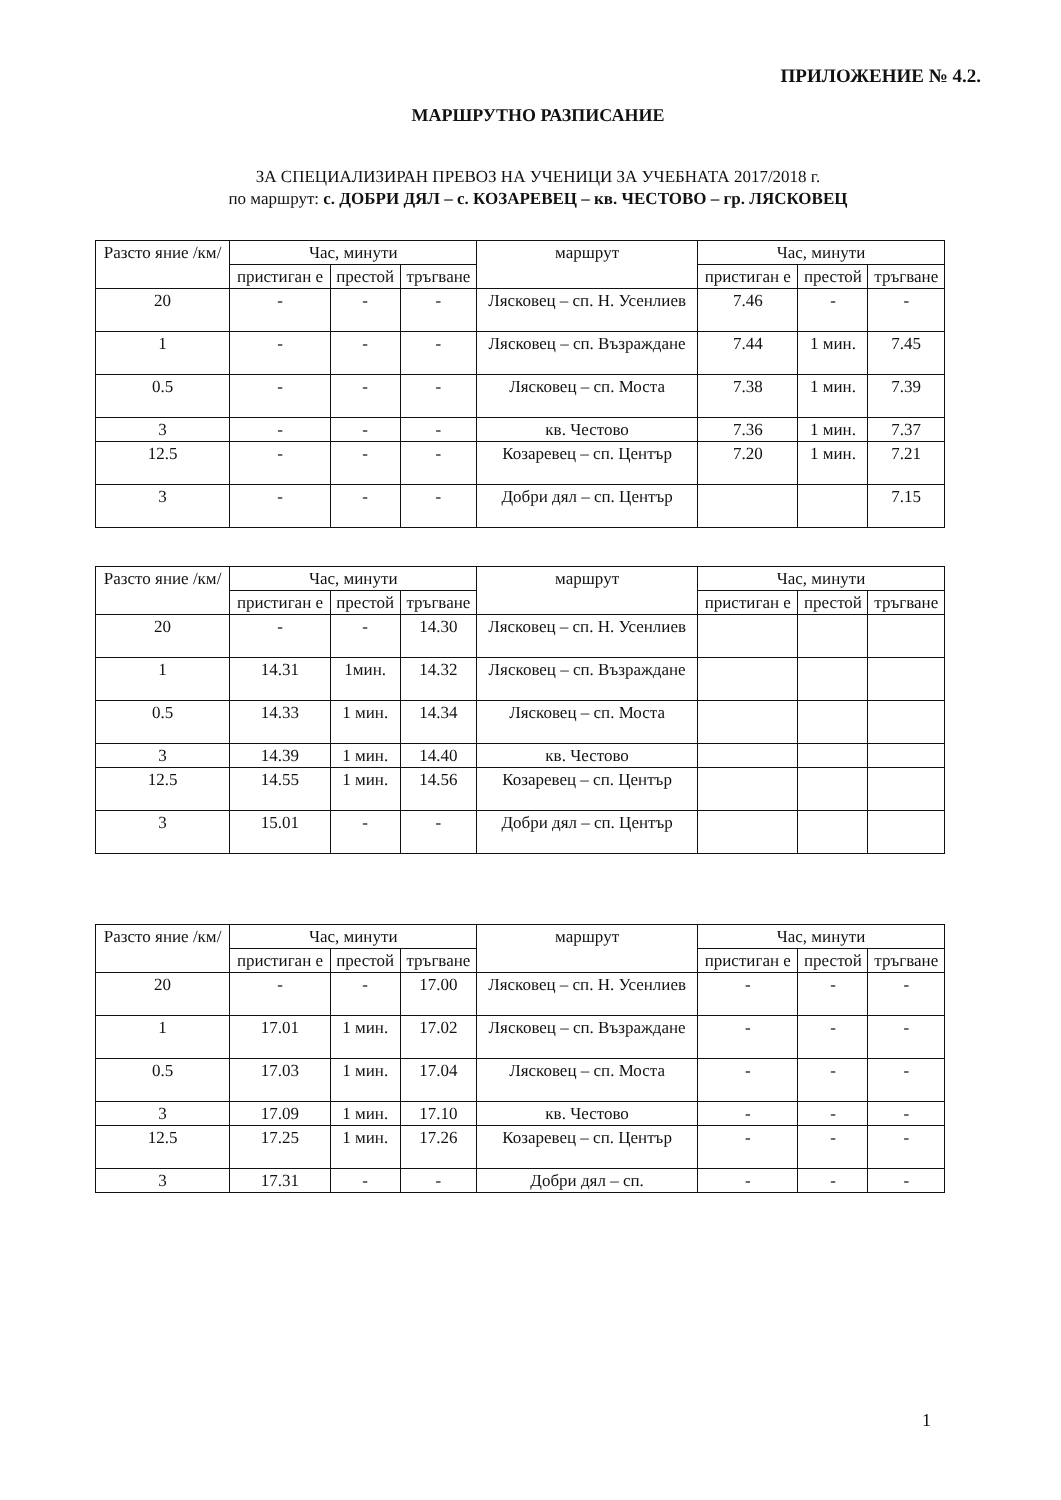ПРИЛОЖЕНИЕ № 4.2.
МАРШРУТНО РАЗПИСАНИЕ
ЗА СПЕЦИАЛИЗИРАН ПРЕВОЗ НА УЧЕНИЦИ ЗА УЧЕБНАТА 2017/2018 г.
по маршрут: с. ДОБРИ ДЯЛ – с. КОЗАРЕВЕЦ – кв. ЧЕСТОВО – гр. ЛЯСКОВЕЦ
| Разсто яние /км/ | Час, минути | | | маршрут | Час, минути | | |
| --- | --- | --- | --- | --- | --- | --- | --- |
| | пристиган е | престой | тръгване | | пристиган е | престой | тръгване |
| 20 | - | - | - | Лясковец – сп. Н. Усенлиев | 7.46 | - | - |
| 1 | - | - | - | Лясковец – сп. Възраждане | 7.44 | 1 мин. | 7.45 |
| 0.5 | - | - | - | Лясковец – сп. Моста | 7.38 | 1 мин. | 7.39 |
| 3 | - | - | - | кв. Честово | 7.36 | 1 мин. | 7.37 |
| 12.5 | - | - | - | Козаревец – сп. Център | 7.20 | 1 мин. | 7.21 |
| 3 | - | - | - | Добри дял – сп. Център | | | 7.15 |
| Разсто яние /км/ | Час, минути | | | маршрут | Час, минути | | |
| --- | --- | --- | --- | --- | --- | --- | --- |
| | пристиган е | престой | тръгване | | пристиган е | престой | тръгване |
| 20 | - | - | 14.30 | Лясковец – сп. Н. Усенлиев | | | |
| 1 | 14.31 | 1мин. | 14.32 | Лясковец – сп. Възраждане | | | |
| 0.5 | 14.33 | 1 мин. | 14.34 | Лясковец – сп. Моста | | | |
| 3 | 14.39 | 1 мин. | 14.40 | кв. Честово | | | |
| 12.5 | 14.55 | 1 мин. | 14.56 | Козаревец – сп. Център | | | |
| 3 | 15.01 | - | - | Добри дял – сп. Център | | | |
| Разсто яние /км/ | Час, минути | | | маршрут | Час, минути | | |
| --- | --- | --- | --- | --- | --- | --- | --- |
| | пристиган е | престой | тръгване | | пристиган е | престой | тръгване |
| 20 | - | - | 17.00 | Лясковец – сп. Н. Усенлиев | - | - | - |
| 1 | 17.01 | 1 мин. | 17.02 | Лясковец – сп. Възраждане | - | - | - |
| 0.5 | 17.03 | 1 мин. | 17.04 | Лясковец – сп. Моста | - | - | - |
| 3 | 17.09 | 1 мин. | 17.10 | кв. Честово | - | - | - |
| 12.5 | 17.25 | 1 мин. | 17.26 | Козаревец – сп. Център | - | - | - |
| 3 | 17.31 | - | - | Добри дял – сп. | - | - | - |
1